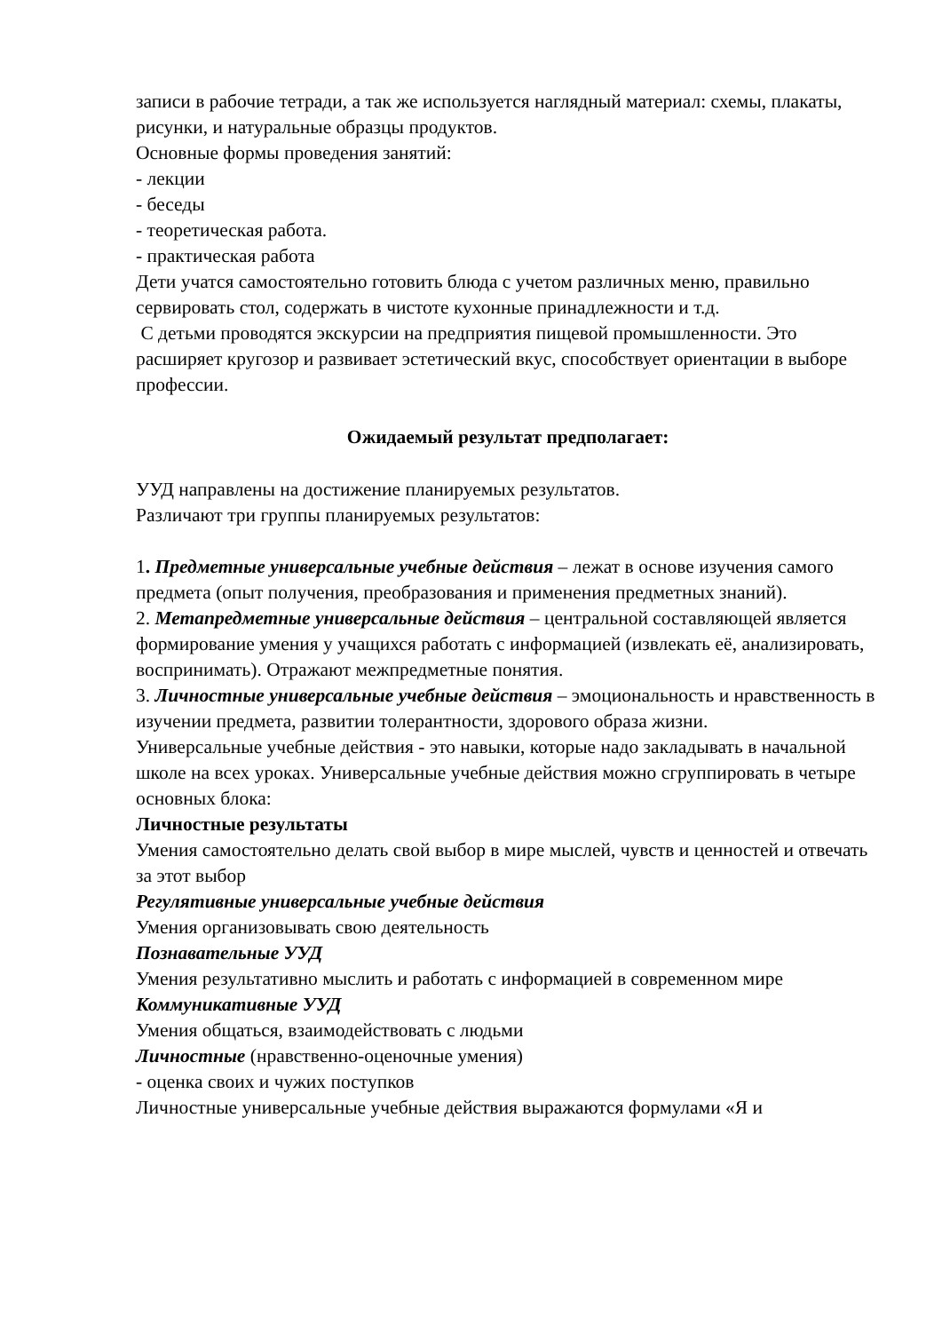записи в рабочие тетради, а так же используется наглядный материал: схемы, плакаты, рисунки, и натуральные образцы продуктов.
Основные формы проведения занятий:
- лекции
- беседы
- теоретическая работа.
- практическая работа
Дети учатся самостоятельно готовить блюда с учетом различных меню, правильно сервировать стол, содержать в чистоте кухонные принадлежности и т.д.
С детьми проводятся экскурсии на предприятия пищевой промышленности. Это расширяет кругозор и развивает эстетический вкус, способствует ориентации в выборе профессии.
Ожидаемый результат предполагает:
УУД направлены на достижение планируемых результатов.
Различают три группы планируемых результатов:
1. Предметные универсальные учебные действия – лежат в основе изучения самого предмета (опыт получения, преобразования и применения предметных знаний).
2. Метапредметные универсальные действия – центральной составляющей является формирование умения у учащихся работать с информацией (извлекать её, анализировать, воспринимать). Отражают межпредметные понятия.
3. Личностные универсальные учебные действия – эмоциональность и нравственность в изучении предмета, развитии толерантности, здорового образа жизни.
Универсальные учебные действия - это навыки, которые надо закладывать в начальной школе на всех уроках. Универсальные учебные действия можно сгруппировать в четыре основных блока:
Личностные результаты
Умения самостоятельно делать свой выбор в мире мыслей, чувств и ценностей и отвечать за этот выбор
Регулятивные универсальные учебные действия
Умения организовывать свою деятельность
Познавательные УУД
Умения результативно мыслить и работать с информацией в современном мире
Коммуникативные УУД
Умения общаться, взаимодействовать с людьми
Личностные (нравственно-оценочные умения)
- оценка своих и чужих поступков
Личностные универсальные учебные действия выражаются формулами «Я и